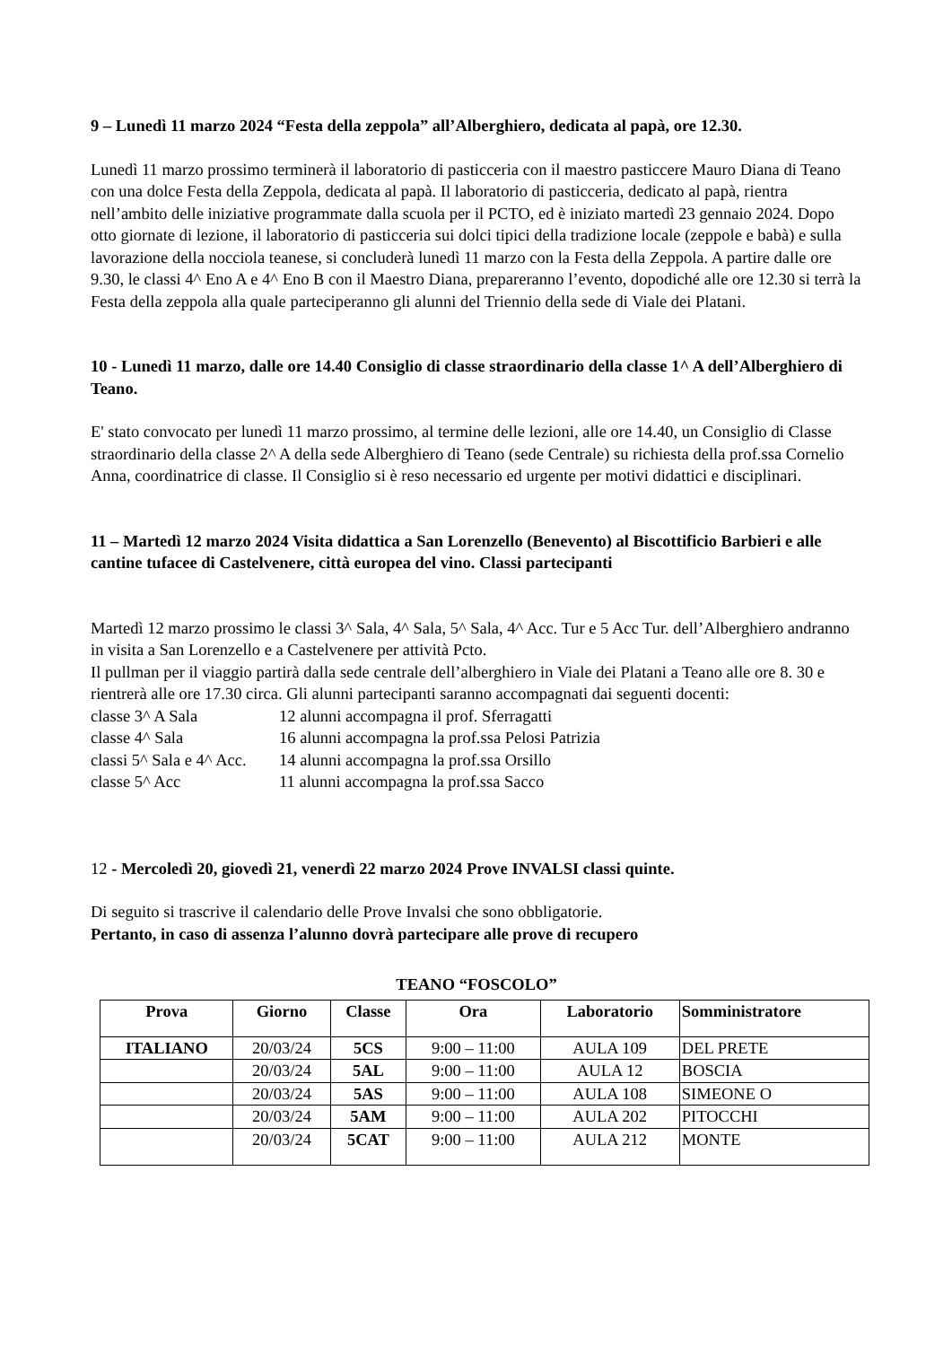9 – Lunedì 11 marzo 2024 “Festa della zeppola” all’Alberghiero, dedicata al papà, ore 12.30.
Lunedì 11 marzo prossimo terminerà il laboratorio di pasticceria con il maestro pasticcere Mauro Diana di Teano con una dolce Festa della Zeppola, dedicata al papà. Il laboratorio di pasticceria, dedicato al papà, rientra nell’ambito delle iniziative programmate dalla scuola per il PCTO, ed è iniziato martedì 23 gennaio 2024. Dopo otto giornate di lezione, il laboratorio di pasticceria sui dolci tipici della tradizione locale (zeppole e babà) e sulla lavorazione della nocciola teanese, si concluderà lunedì 11 marzo con la Festa della Zeppola. A partire dalle ore 9.30, le classi 4^ Eno A e 4^ Eno B con il Maestro Diana, prepareranno l’evento, dopodiché alle ore 12.30 si terrà la Festa della zeppola alla quale parteciperanno gli alunni del Triennio della sede di Viale dei Platani.
10 - Lunedì 11 marzo, dalle ore 14.40 Consiglio di classe straordinario della classe 1^ A dell’Alberghiero di Teano.
E' stato convocato per lunedì 11 marzo prossimo, al termine delle lezioni, alle ore 14.40, un Consiglio di Classe straordinario della classe 2^ A della sede Alberghiero di Teano (sede Centrale) su richiesta della prof.ssa Cornelio Anna, coordinatrice di classe. Il Consiglio si è reso necessario ed urgente per motivi didattici e disciplinari.
11 – Martedì 12 marzo 2024 Visita didattica a San Lorenzello (Benevento) al Biscottificio Barbieri e alle cantine tufacee di Castelvenere, città europea del vino. Classi partecipanti
Martedì 12 marzo prossimo le classi 3^ Sala, 4^ Sala, 5^ Sala, 4^ Acc. Tur e 5 Acc Tur. dell’Alberghiero andranno in visita a San Lorenzello e a Castelvenere per attività Pcto.
Il pullman per il viaggio partirà dalla sede centrale dell’alberghiero in Viale dei Platani a Teano alle ore 8. 30 e rientrerà alle ore 17.30 circa. Gli alunni partecipanti saranno accompagnati dai seguenti docenti:
classe 3^ A Sala 12 alunni accompagna il prof. Sferragatti
classe 4^ Sala 16 alunni accompagna la prof.ssa Pelosi Patrizia
classi 5^ Sala e 4^ Acc. 14 alunni accompagna la prof.ssa Orsillo
classe 5^ Acc 11 alunni accompagna la prof.ssa Sacco
12 - Mercoledì 20, giovedì 21, venerdì 22 marzo 2024 Prove INVALSI classi quinte.
Di seguito si trascrive il calendario delle Prove Invalsi che sono obbligatorie.
Pertanto, in caso di assenza l’alunno dovrà partecipare alle prove di recupero
TEANO “FOSCOLO”
| Prova | Giorno | Classe | Ora | Laboratorio | Somministratore |
| --- | --- | --- | --- | --- | --- |
| ITALIANO | 20/03/24 | 5CS | 9:00 – 11:00 | AULA 109 | DEL PRETE |
| | 20/03/24 | 5AL | 9:00 – 11:00 | AULA 12 | BOSCIA |
| | 20/03/24 | 5AS | 9:00 – 11:00 | AULA 108 | SIMEONE O |
| | 20/03/24 | 5AM | 9:00 – 11:00 | AULA 202 | PITOCCHI |
| | 20/03/24 | 5CAT | 9:00 – 11:00 | AULA 212 | MONTE |